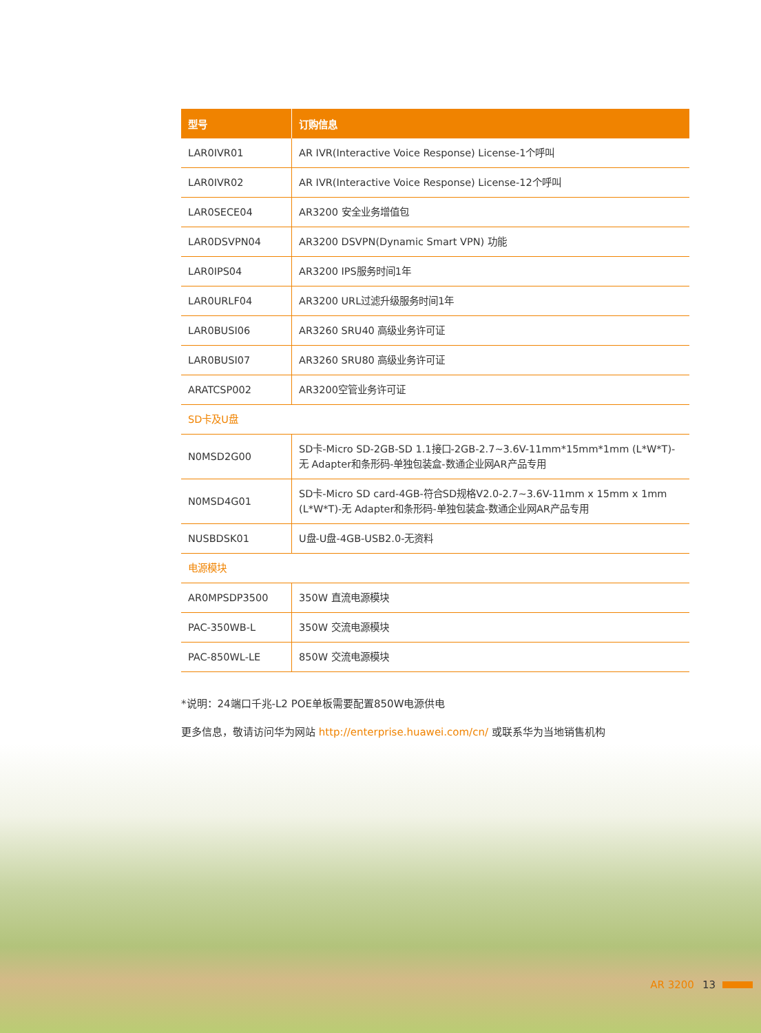| 型号 | 订购信息 |
| --- | --- |
| LAR0IVR01 | AR IVR(Interactive Voice Response) License-1个呼叫 |
| LAR0IVR02 | AR IVR(Interactive Voice Response) License-12个呼叫 |
| LAR0SECE04 | AR3200 安全业务增值包 |
| LAR0DSVPN04 | AR3200 DSVPN(Dynamic Smart VPN) 功能 |
| LAR0IPS04 | AR3200 IPS服务时间1年 |
| LAR0URLF04 | AR3200 URL过滤升级服务时间1年 |
| LAR0BUSI06 | AR3260 SRU40 高级业务许可证 |
| LAR0BUSI07 | AR3260 SRU80 高级业务许可证 |
| ARATCSP002 | AR3200空管业务许可证 |
| SD卡及U盘 | |
| N0MSD2G00 | SD卡-Micro SD-2GB-SD 1.1接口-2GB-2.7~3.6V-11mm*15mm*1mm (L*W*T)-无 Adapter和条形码-单独包装盒-数通企业网AR产品专用 |
| N0MSD4G01 | SD卡-Micro SD card-4GB-符合SD规格V2.0-2.7~3.6V-11mm x 15mm x 1mm (L*W*T)-无 Adapter和条形码-单独包装盒-数通企业网AR产品专用 |
| NUSBDSK01 | U盘-U盘-4GB-USB2.0-无资料 |
| 电源模块 | |
| AR0MPSDP3500 | 350W 直流电源模块 |
| PAC-350WB-L | 350W 交流电源模块 |
| PAC-850WL-LE | 850W 交流电源模块 |
*说明：24端口千兆-L2 POE单板需要配置850W电源供电
更多信息，敬请访问华为网站 http://enterprise.huawei.com/cn/ 或联系华为当地销售机构
AR 3200 13